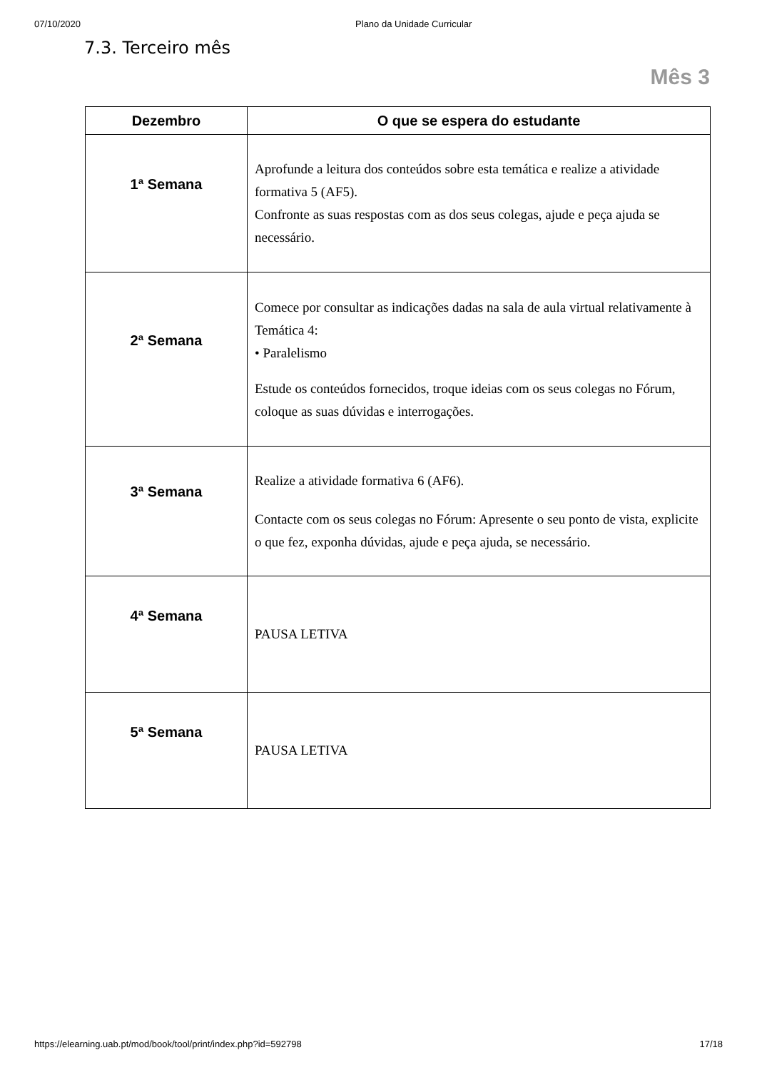07/10/2020 Plano da Unidade Curricular
7.3. Terceiro mês
Mês 3
| Dezembro | O que se espera do estudante |
| --- | --- |
| 1ª Semana | Aprofunde a leitura dos conteúdos sobre esta temática e realize a atividade formativa 5 (AF5). Confronte as suas respostas com as dos seus colegas, ajude e peça ajuda se necessário. |
| 2ª Semana | Comece por consultar as indicações dadas na sala de aula virtual relativamente à Temática 4: • Paralelismo Estude os conteúdos fornecidos, troque ideias com os seus colegas no Fórum, coloque as suas dúvidas e interrogações. |
| 3ª Semana | Realize a atividade formativa 6 (AF6). Contacte com os seus colegas no Fórum: Apresente o seu ponto de vista, explicite o que fez, exponha dúvidas, ajude e peça ajuda, se necessário. |
| 4ª Semana | PAUSA LETIVA |
| 5ª Semana | PAUSA LETIVA |
https://elearning.uab.pt/mod/book/tool/print/index.php?id=592798 17/18